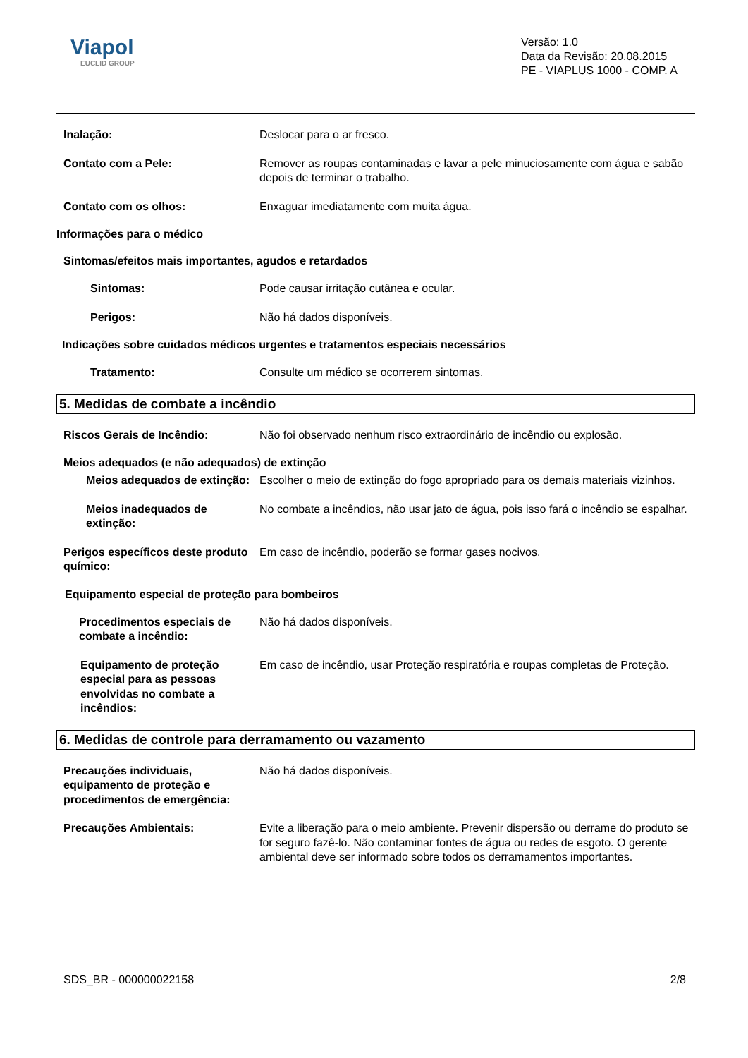Viapol
EUCLID GROUP
Versão: 1.0
Data da Revisão: 20.08.2015
PE - VIAPLUS 1000 - COMP. A
Inalação: Deslocar para o ar fresco.
Contato com a Pele: Remover as roupas contaminadas e lavar a pele minuciosamente com água e sabão depois de terminar o trabalho.
Contato com os olhos: Enxaguar imediatamente com muita água.
Informações para o médico
Sintomas/efeitos mais importantes, agudos e retardados
Sintomas: Pode causar irritação cutânea e ocular.
Perigos: Não há dados disponíveis.
Indicações sobre cuidados médicos urgentes e tratamentos especiais necessários
Tratamento: Consulte um médico se ocorrerem sintomas.
5. Medidas de combate a incêndio
Riscos Gerais de Incêndio: Não foi observado nenhum risco extraordinário de incêndio ou explosão.
Meios adequados (e não adequados) de extinção
Meios adequados de extinção:
Escolher o meio de extinção do fogo apropriado para os demais materiais vizinhos.
Meios inadequados de extinção:
No combate a incêndios, não usar jato de água, pois isso fará o incêndio se espalhar.
Perigos específicos deste produto químico:
Em caso de incêndio, poderão se formar gases nocivos.
Equipamento especial de proteção para bombeiros
Procedimentos especiais de combate a incêndio:
Não há dados disponíveis.
Equipamento de proteção especial para as pessoas envolvidas no combate a incêndios:
Em caso de incêndio, usar Proteção respiratória e roupas completas de Proteção.
6. Medidas de controle para derramamento ou vazamento
Precauções individuais, equipamento de proteção e procedimentos de emergência:
Não há dados disponíveis.
Precauções Ambientais: Evite a liberação para o meio ambiente. Prevenir dispersão ou derrame do produto se for seguro fazê-lo. Não contaminar fontes de água ou redes de esgoto. O gerente ambiental deve ser informado sobre todos os derramamentos importantes.
SDS_BR - 000000022158 2/8